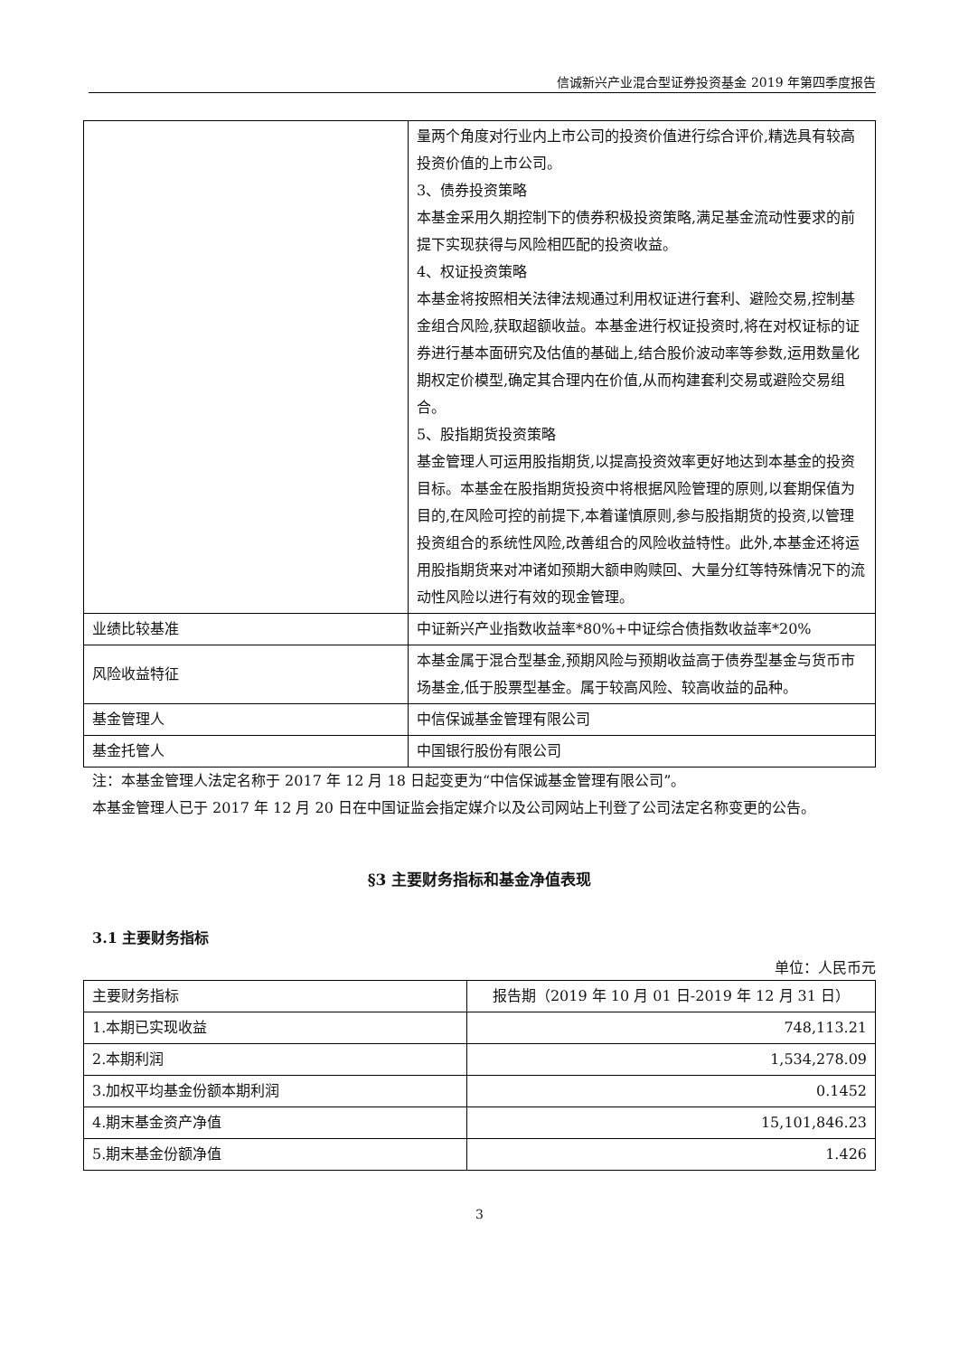信诚新兴产业混合型证券投资基金 2019 年第四季度报告
| | 量两个角度对行业内上市公司的投资价值进行综合评价,精选具有较高投资价值的上市公司。 3、债券投资策略 本基金采用久期控制下的债券积极投资策略,满足基金流动性要求的前提下实现获得与风险相匹配的投资收益。 4、权证投资策略 本基金将按照相关法律法规通过利用权证进行套利、避险交易,控制基金组合风险,获取超额收益。本基金进行权证投资时,将在对权证标的证券进行基本面研究及估值的基础上,结合股价波动率等参数,运用数量化期权定价模型,确定其合理内在价值,从而构建套利交易或避险交易组合。 5、股指期货投资策略 基金管理人可运用股指期货,以提高投资效率更好地达到本基金的投资目标。本基金在股指期货投资中将根据风险管理的原则,以套期保值为目的,在风险可控的前提下,本着谨慎原则,参与股指期货的投资,以管理投资组合的系统性风险,改善组合的风险收益特性。此外,本基金还将运用股指期货来对冲诸如预期大额申购赎回、大量分红等特殊情况下的流动性风险以进行有效的现金管理。 |
| 业绩比较基准 | 中证新兴产业指数收益率*80%+中证综合债指数收益率*20% |
| 风险收益特征 | 本基金属于混合型基金,预期风险与预期收益高于债券型基金与货币市场基金,低于股票型基金。属于较高风险、较高收益的品种。 |
| 基金管理人 | 中信保诚基金管理有限公司 |
| 基金托管人 | 中国银行股份有限公司 |
注：本基金管理人法定名称于 2017 年 12 月 18 日起变更为“中信保诚基金管理有限公司”。
本基金管理人已于 2017 年 12 月 20 日在中国证监会指定媒介以及公司网站上刊登了公司法定名称变更的公告。
§3 主要财务指标和基金净值表现
3.1 主要财务指标
单位：人民币元
| 主要财务指标 | 报告期（2019 年 10 月 01 日-2019 年 12 月 31 日） |
| --- | --- |
| 1.本期已实现收益 | 748,113.21 |
| 2.本期利润 | 1,534,278.09 |
| 3.加权平均基金份额本期利润 | 0.1452 |
| 4.期末基金资产净值 | 15,101,846.23 |
| 5.期末基金份额净值 | 1.426 |
3